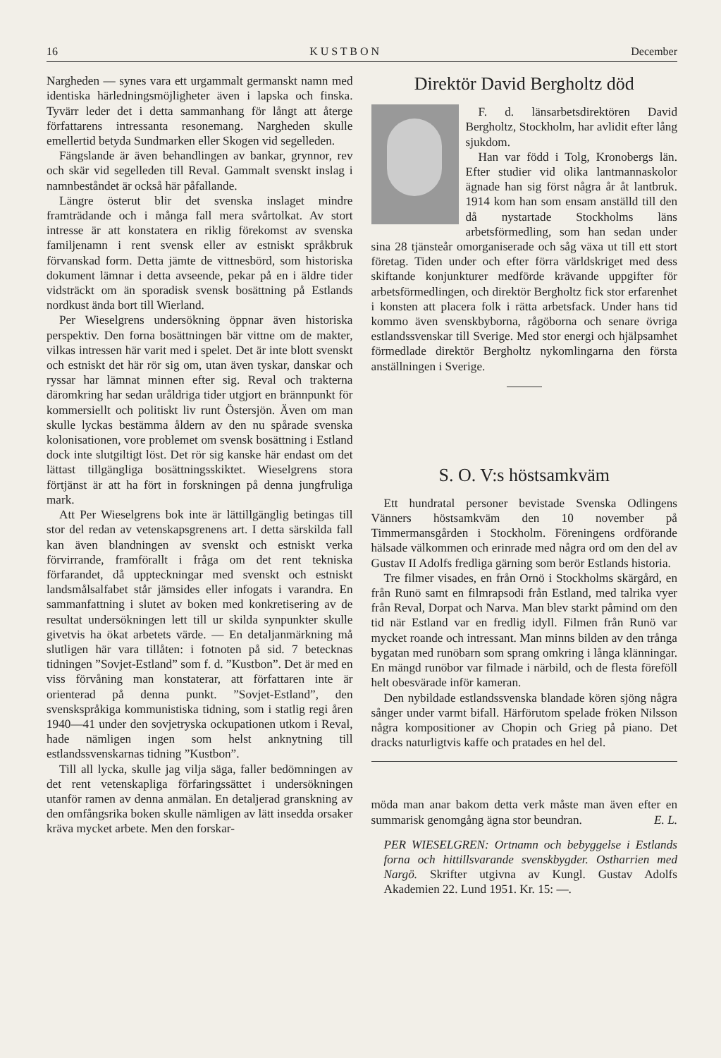16 K U S T B O N December
Nargheden — synes vara ett urgammalt germanskt namn med identiska härledningsmöjligheter även i lapska och finska. Tyvärr leder det i detta sammanhang för långt att återge författarens intressanta resonemang. Nargheden skulle emellertid betyda Sundmarken eller Skogen vid segelleden.
Fängslande är även behandlingen av bankar, grynnor, rev och skär vid segelleden till Reval. Gammalt svenskt inslag i namnbeståndet är också här påfallande.
Längre österut blir det svenska inslaget mindre framträdande och i många fall mera svårtolkat. Av stort intresse är att konstatera en riklig förekomst av svenska familjenamn i rent svensk eller av estniskt språkbruk förvanskad form. Detta jämte de vittnesbörd, som historiska dokument lämnar i detta avseende, pekar på en i äldre tider vidsträckt om än sporadisk svensk bosättning på Estlands nordkust ända bort till Wierland.
Per Wieselgrens undersökning öppnar även historiska perspektiv. Den forna bosättningen bär vittne om de makter, vilkas intressen här varit med i spelet. Det är inte blott svenskt och estniskt det här rör sig om, utan även tyskar, danskar och ryssar har lämnat minnen efter sig. Reval och trakterna däromkring har sedan uråldriga tider utgjort en brännpunkt för kommersiellt och politiskt liv runt Östersjön. Även om man skulle lyckas bestämma åldern av den nu spårade svenska kolonisationen, vore problemet om svensk bosättning i Estland dock inte slutgiltigt löst. Det rör sig kanske här endast om det lättast tillgängliga bosättningsskiktet. Wieselgrens stora förtjänst är att ha fört in forskningen på denna jungfruliga mark.
Att Per Wieselgrens bok inte är lättillgänglig betingas till stor del redan av vetenskapsgrenens art. I detta särskilda fall kan även blandningen av svenskt och estniskt verka förvirrande, framförallt i fråga om det rent tekniska förfarandet, då uppteckningar med svenskt och estniskt landsmålsalfabet står jämsides eller infogats i varandra. En sammanfattning i slutet av boken med konkretisering av de resultat undersökningen lett till ur skilda synpunkter skulle givetvis ha ökat arbetets värde. — En detaljanmärkning må slutligen här vara tillåten: i fotnoten på sid. 7 betecknas tidningen ”Sovjet-Estland” som f. d. ”Kustbon”. Det är med en viss förvåning man konstaterar, att författaren inte är orienterad på denna punkt. ”Sovjet-Estland”, den svenskspråkiga kommunistiska tidning, som i statlig regi åren 1940—41 under den sovjetryska ockupationen utkom i Reval, hade nämligen ingen som helst anknytning till estlandssvenskarnas tidning ”Kustbon”.
Till all lycka, skulle jag vilja säga, faller bedömningen av det rent vetenskapliga förfaringssättet i undersökningen utanför ramen av denna anmälan. En detaljerad granskning av den omfångsrika boken skulle nämligen av lätt insedda orsaker kräva mycket arbete. Men den forskar-
Direktör David Bergholtz död
F. d. länsarbetsdirektören David Bergholtz, Stockholm, har avlidit efter lång sjukdom.
Han var född i Tolg, Kronobergs län. Efter studier vid olika lantmannaskolor ägnade han sig först några år åt lantbruk. 1914 kom han som ensam anställd till den då nystartade Stockholms läns arbetsförmedling, som han sedan under sina 28 tjänsteår omorganiserade och såg växa ut till ett stort företag. Tiden under och efter förra världskriget med dess skiftande konjunkturer medförde krävande uppgifter för arbetsförmedlingen, och direktör Bergholtz fick stor erfarenhet i konsten att placera folk i rätta arbetsfack. Under hans tid kommo även svenskbyborna, rågöborna och senare övriga estlandssvenskar till Sverige. Med stor energi och hjälpsamhet förmedlade direktör Bergholtz nykomlingarna den första anställningen i Sverige.
S. O. V:s höstsamkväm
Ett hundratal personer bevistade Svenska Odlingens Vänners höstsamkväm den 10 november på Timmermansgården i Stockholm. Föreningens ordförande hälsade välkommen och erinrade med några ord om den del av Gustav II Adolfs fredliga gärning som berör Estlands historia.
Tre filmer visades, en från Ornö i Stockholms skärgård, en från Runö samt en filmrapsodi från Estland, med talrika vyer från Reval, Dorpat och Narva. Man blev starkt påmind om den tid när Estland var en fredlig idyll. Filmen från Runö var mycket roande och intressant. Man minns bilden av den trånga bygatan med runöbarn som sprang omkring i långa klänningar. En mängd runöbor var filmade i närbild, och de flesta föreföll helt obesvärade inför kameran.
Den nybildade estlandssvenska blandade kören sjöng några sånger under varmt bifall. Härförutom spelade fröken Nilsson några kompositioner av Chopin och Grieg på piano. Det dracks naturligtvis kaffe och pratades en hel del.
möda man anar bakom detta verk måste man även efter en summarisk genomgång ägna stor beundran. E. L.
PER WIESELGREN: Ortnamn och bebyggelse i Estlands forna och hittillsvarande svenskbygder. Ostharrien med Nargö. Skrifter utgivna av Kungl. Gustav Adolfs Akademien 22. Lund 1951. Kr. 15: —.